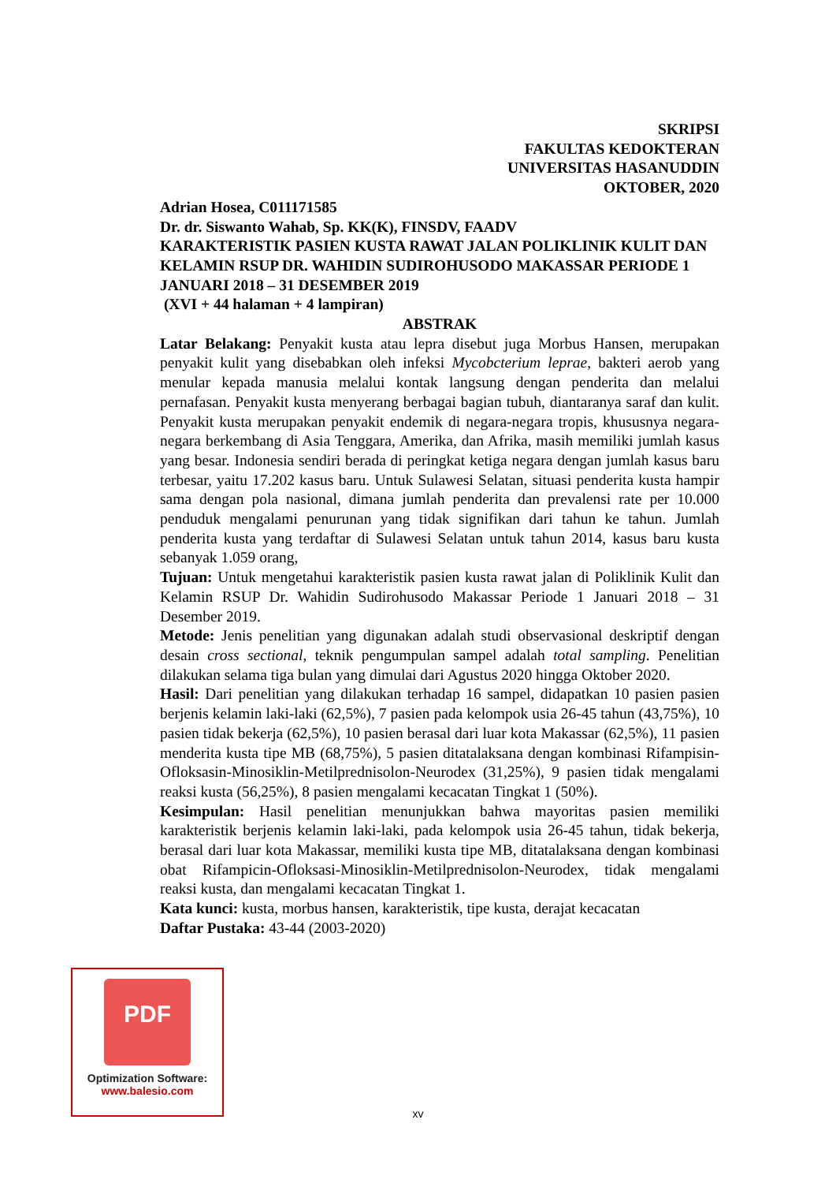SKRIPSI
FAKULTAS KEDOKTERAN
UNIVERSITAS HASANUDDIN
OKTOBER, 2020
Adrian Hosea, C011171585
Dr. dr. Siswanto Wahab, Sp. KK(K), FINSDV, FAADV
KARAKTERISTIK PASIEN KUSTA RAWAT JALAN POLIKLINIK KULIT DAN KELAMIN RSUP DR. WAHIDIN SUDIROHUSODO MAKASSAR PERIODE 1 JANUARI 2018 – 31 DESEMBER 2019
(XVI + 44 halaman + 4 lampiran)
ABSTRAK
Latar Belakang: Penyakit kusta atau lepra disebut juga Morbus Hansen, merupakan penyakit kulit yang disebabkan oleh infeksi Mycobcterium leprae, bakteri aerob yang menular kepada manusia melalui kontak langsung dengan penderita dan melalui pernafasan. Penyakit kusta menyerang berbagai bagian tubuh, diantaranya saraf dan kulit. Penyakit kusta merupakan penyakit endemik di negara-negara tropis, khususnya negara-negara berkembang di Asia Tenggara, Amerika, dan Afrika, masih memiliki jumlah kasus yang besar. Indonesia sendiri berada di peringkat ketiga negara dengan jumlah kasus baru terbesar, yaitu 17.202 kasus baru. Untuk Sulawesi Selatan, situasi penderita kusta hampir sama dengan pola nasional, dimana jumlah penderita dan prevalensi rate per 10.000 penduduk mengalami penurunan yang tidak signifikan dari tahun ke tahun. Jumlah penderita kusta yang terdaftar di Sulawesi Selatan untuk tahun 2014, kasus baru kusta sebanyak 1.059 orang,
Tujuan: Untuk mengetahui karakteristik pasien kusta rawat jalan di Poliklinik Kulit dan Kelamin RSUP Dr. Wahidin Sudirohusodo Makassar Periode 1 Januari 2018 – 31 Desember 2019.
Metode: Jenis penelitian yang digunakan adalah studi observasional deskriptif dengan desain cross sectional, teknik pengumpulan sampel adalah total sampling. Penelitian dilakukan selama tiga bulan yang dimulai dari Agustus 2020 hingga Oktober 2020.
Hasil: Dari penelitian yang dilakukan terhadap 16 sampel, didapatkan 10 pasien pasien berjenis kelamin laki-laki (62,5%), 7 pasien pada kelompok usia 26-45 tahun (43,75%), 10 pasien tidak bekerja (62,5%), 10 pasien berasal dari luar kota Makassar (62,5%), 11 pasien menderita kusta tipe MB (68,75%), 5 pasien ditatalaksana dengan kombinasi Rifampisin-Ofloksasin-Minosiklin-Metilprednisolon-Neurodex (31,25%), 9 pasien tidak mengalami reaksi kusta (56,25%), 8 pasien mengalami kecacatan Tingkat 1 (50%).
Kesimpulan: Hasil penelitian menunjukkan bahwa mayoritas pasien memiliki karakteristik berjenis kelamin laki-laki, pada kelompok usia 26-45 tahun, tidak bekerja, berasal dari luar kota Makassar, memiliki kusta tipe MB, ditatalaksana dengan kombinasi obat Rifampicin-Ofloksasi-Minosiklin-Metilprednisolon-Neurodex, tidak mengalami reaksi kusta, dan mengalami kecacatan Tingkat 1.
Kata kunci: kusta, morbus hansen, karakteristik, tipe kusta, derajat kecacatan
Daftar Pustaka: 43-44 (2003-2020)
PDF
Optimization Software:
www.balesio.com
xv